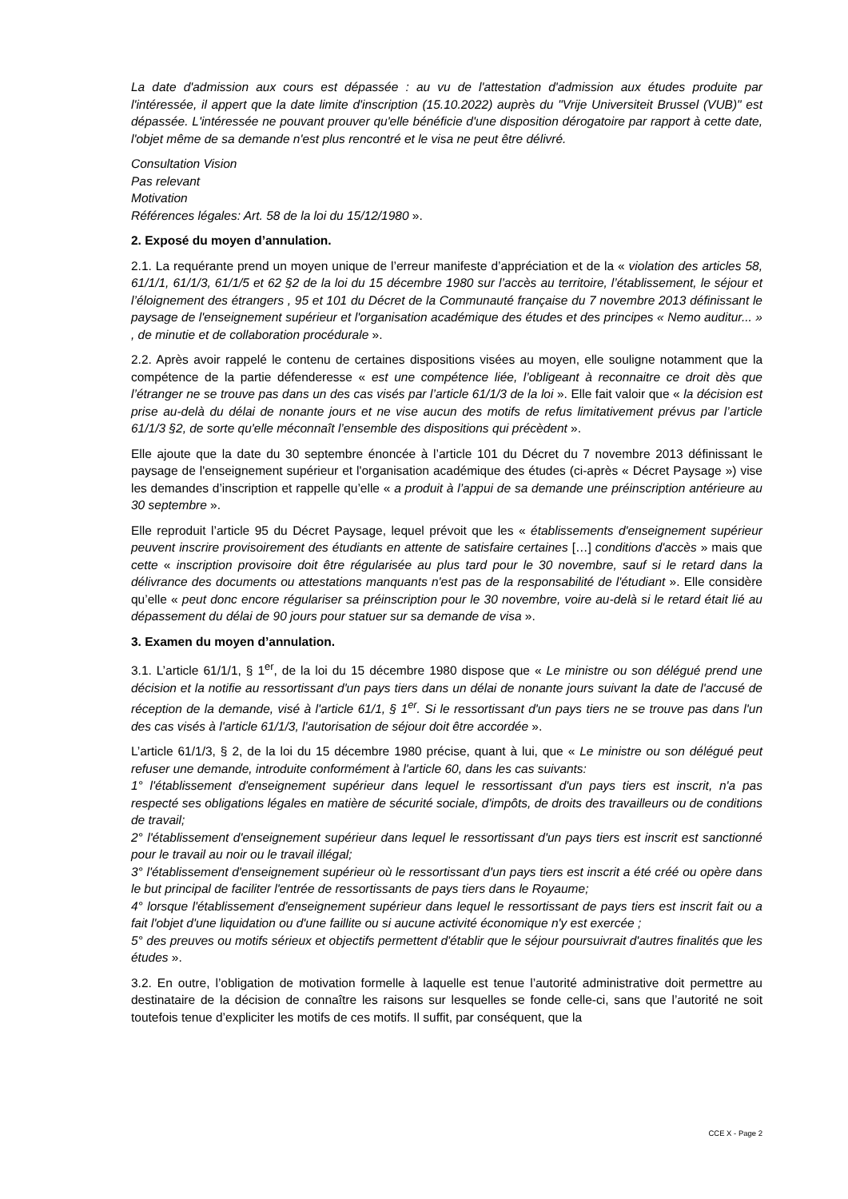La date d'admission aux cours est dépassée : au vu de l'attestation d'admission aux études produite par l'intéressée, il appert que la date limite d'inscription (15.10.2022) auprès du "Vrije Universiteit Brussel (VUB)" est dépassée. L'intéressée ne pouvant prouver qu'elle bénéficie d'une disposition dérogatoire par rapport à cette date, l'objet même de sa demande n'est plus rencontré et le visa ne peut être délivré.
Consultation Vision
Pas relevant
Motivation
Références légales: Art. 58 de la loi du 15/12/1980 ».
2. Exposé du moyen d’annulation.
2.1. La requérante prend un moyen unique de l’erreur manifeste d’appréciation et de la « violation des articles 58, 61/1/1, 61/1/3, 61/1/5 et 62 §2 de la loi du 15 décembre 1980 sur l’accès au territoire, l’établissement, le séjour et l’éloignement des étrangers , 95 et 101 du Décret de la Communauté française du 7 novembre 2013 définissant le paysage de l'enseignement supérieur et l'organisation académique des études et des principes « Nemo auditur... » , de minutie et de collaboration procédurale ».
2.2. Après avoir rappelé le contenu de certaines dispositions visées au moyen, elle souligne notamment que la compétence de la partie défenderesse « est une compétence liée, l’obligeant à reconnaitre ce droit dès que l’étranger ne se trouve pas dans un des cas visés par l’article 61/1/3 de la loi ». Elle fait valoir que « la décision est prise au-delà du délai de nonante jours et ne vise aucun des motifs de refus limitativement prévus par l’article 61/1/3 §2, de sorte qu'elle méconnaît l’ensemble des dispositions qui précèdent ».
Elle ajoute que la date du 30 septembre énoncée à l’article 101 du Décret du 7 novembre 2013 définissant le paysage de l'enseignement supérieur et l'organisation académique des études (ci-après « Décret Paysage ») vise les demandes d’inscription et rappelle qu’elle « a produit à l’appui de sa demande une préinscription antérieure au 30 septembre ».
Elle reproduit l’article 95 du Décret Paysage, lequel prévoit que les « établissements d'enseignement supérieur peuvent inscrire provisoirement des étudiants en attente de satisfaire certaines […] conditions d'accès » mais que cette « inscription provisoire doit être régularisée au plus tard pour le 30 novembre, sauf si le retard dans la délivrance des documents ou attestations manquants n'est pas de la responsabilité de l'étudiant ». Elle considère qu’elle « peut donc encore régulariser sa préinscription pour le 30 novembre, voire au-delà si le retard était lié au dépassement du délai de 90 jours pour statuer sur sa demande de visa ».
3. Examen du moyen d’annulation.
3.1. L’article 61/1/1, § 1<sup>er</sup>, de la loi du 15 décembre 1980 dispose que « Le ministre ou son délégué prend une décision et la notifie au ressortissant d'un pays tiers dans un délai de nonante jours suivant la date de l'accusé de réception de la demande, visé à l'article 61/1, § 1<sup>er</sup>. Si le ressortissant d'un pays tiers ne se trouve pas dans l'un des cas visés à l'article 61/1/3, l'autorisation de séjour doit être accordée ».
L’article 61/1/3, § 2, de la loi du 15 décembre 1980 précise, quant à lui, que « Le ministre ou son délégué peut refuser une demande, introduite conformément à l'article 60, dans les cas suivants:
1° l'établissement d'enseignement supérieur dans lequel le ressortissant d'un pays tiers est inscrit, n'a pas respecté ses obligations légales en matière de sécurité sociale, d'impôts, de droits des travailleurs ou de conditions de travail;
2° l'établissement d'enseignement supérieur dans lequel le ressortissant d'un pays tiers est inscrit est sanctionné pour le travail au noir ou le travail illégal;
3° l'établissement d'enseignement supérieur où le ressortissant d'un pays tiers est inscrit a été créé ou opère dans le but principal de faciliter l'entrée de ressortissants de pays tiers dans le Royaume;
4° lorsque l'établissement d'enseignement supérieur dans lequel le ressortissant de pays tiers est inscrit fait ou a fait l'objet d'une liquidation ou d'une faillite ou si aucune activité économique n'y est exercée ;
5° des preuves ou motifs sérieux et objectifs permettent d'établir que le séjour poursuivrait d'autres finalités que les études ».
3.2. En outre, l’obligation de motivation formelle à laquelle est tenue l’autorité administrative doit permettre au destinataire de la décision de connaître les raisons sur lesquelles se fonde celle-ci, sans que l’autorité ne soit toutefois tenue d’expliciter les motifs de ces motifs. Il suffit, par conséquent, que la
CCE X - Page 2